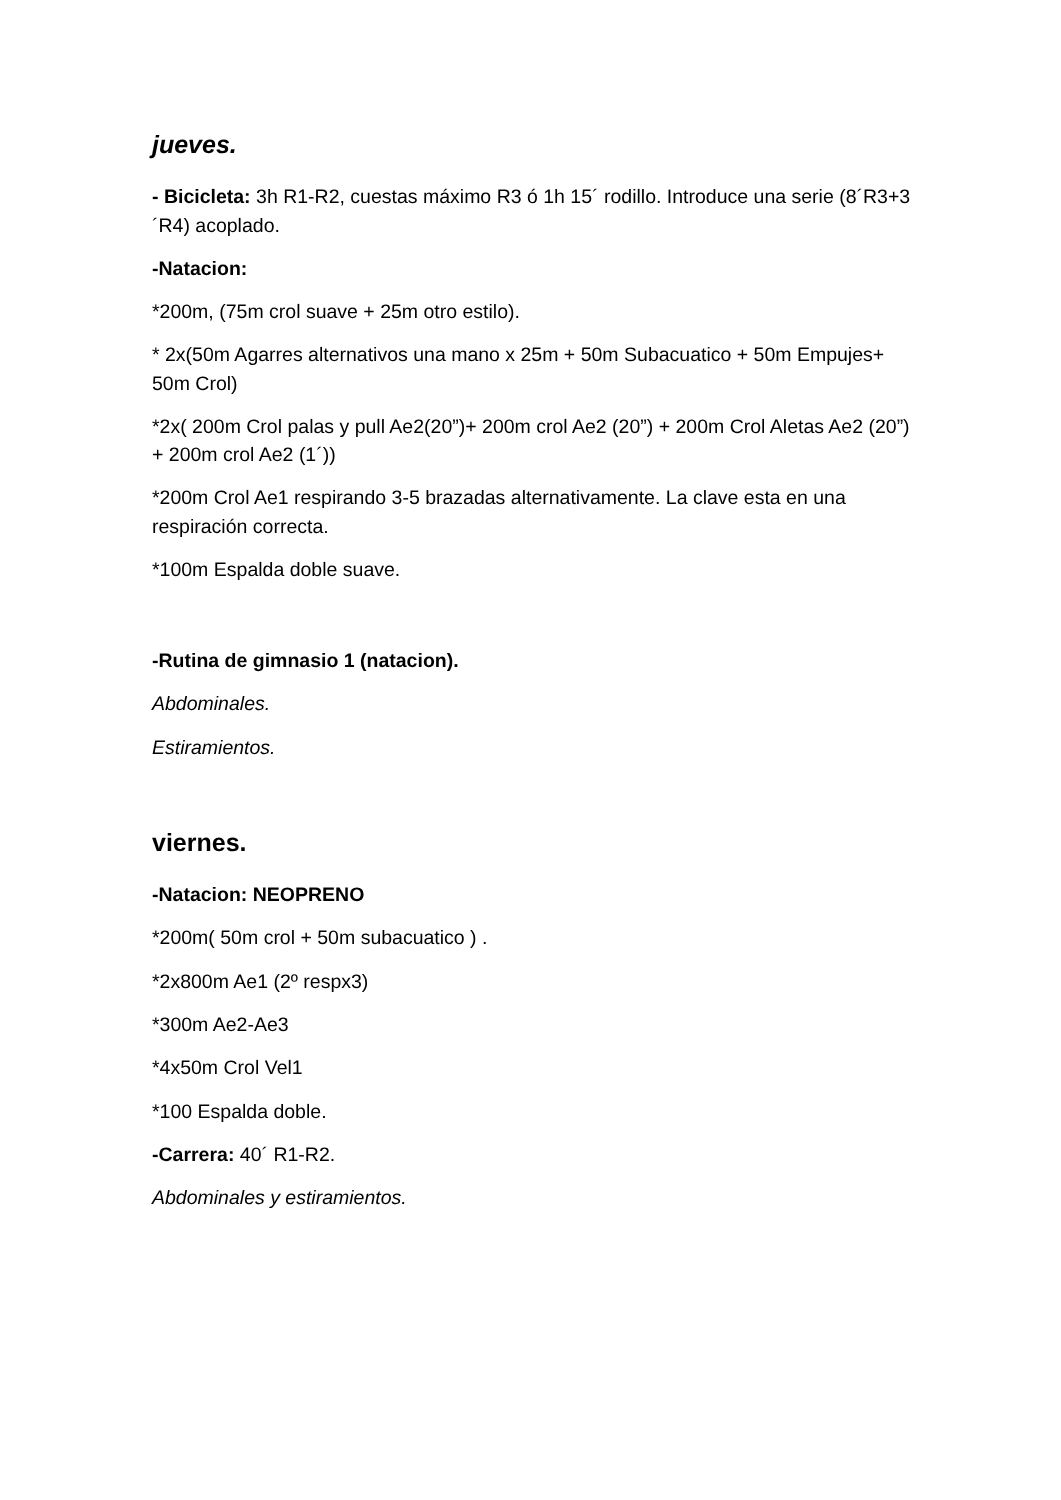jueves.
- Bicicleta: 3h R1-R2, cuestas máximo R3 ó 1h 15´ rodillo. Introduce una serie (8´R3+3´R4) acoplado.
-Natacion:
*200m, (75m crol suave + 25m otro estilo).
* 2x(50m Agarres alternativos una mano x 25m + 50m Subacuatico + 50m Empujes+ 50m Crol)
*2x( 200m Crol palas y pull Ae2(20”)+ 200m crol Ae2 (20”) + 200m Crol Aletas Ae2 (20”) + 200m crol Ae2 (1´))
*200m Crol Ae1 respirando 3-5 brazadas alternativamente. La clave esta en una respiración correcta.
*100m Espalda doble suave.
-Rutina de gimnasio 1 (natacion).
Abdominales.
Estiramientos.
viernes.
-Natacion: NEOPRENO
*200m( 50m crol + 50m subacuatico ) .
*2x800m Ae1 (2º respx3)
*300m Ae2-Ae3
*4x50m Crol Vel1
*100 Espalda doble.
-Carrera: 40´ R1-R2.
Abdominales y estiramientos.